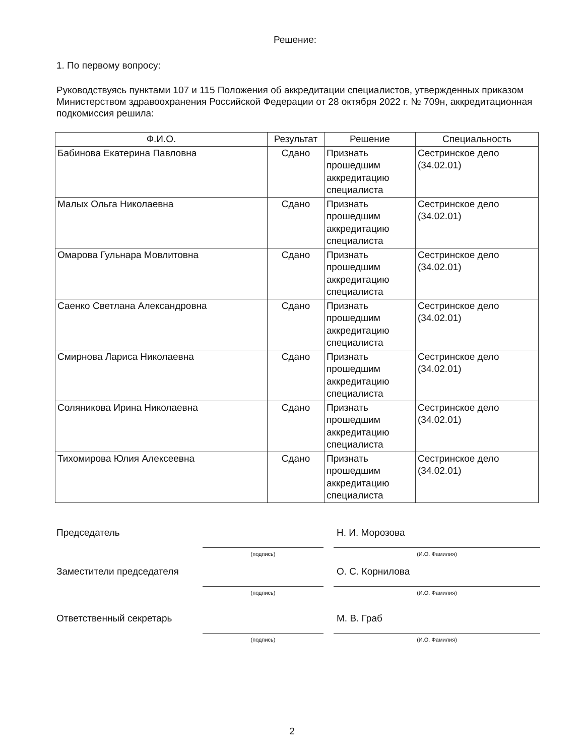Решение:
1. По первому вопросу:
Руководствуясь пунктами 107 и 115 Положения об аккредитации специалистов, утвержденных приказом Министерством здравоохранения Российской Федерации от 28 октября 2022 г. № 709н, аккредитационная подкомиссия решила:
| Ф.И.О. | Результат | Решение | Специальность |
| --- | --- | --- | --- |
| Бабинова Екатерина Павловна | Сдано | Признать прошедшим аккредитацию специалиста | Сестринское дело (34.02.01) |
| Малых Ольга Николаевна | Сдано | Признать прошедшим аккредитацию специалиста | Сестринское дело (34.02.01) |
| Омарова Гульнара Мовлитовна | Сдано | Признать прошедшим аккредитацию специалиста | Сестринское дело (34.02.01) |
| Саенко Светлана Александровна | Сдано | Признать прошедшим аккредитацию специалиста | Сестринское дело (34.02.01) |
| Смирнова Лариса Николаевна | Сдано | Признать прошедшим аккредитацию специалиста | Сестринское дело (34.02.01) |
| Соляникова Ирина Николаевна | Сдано | Признать прошедшим аккредитацию специалиста | Сестринское дело (34.02.01) |
| Тихомирова Юлия Алексеевна | Сдано | Признать прошедшим аккредитацию специалиста | Сестринское дело (34.02.01) |
Председатель
Н. И. Морозова
(подпись)
(И.О. Фамилия)
Заместители председателя
О. С. Корнилова
(подпись)
(И.О. Фамилия)
Ответственный секретарь
М. В. Граб
(подпись)
(И.О. Фамилия)
2